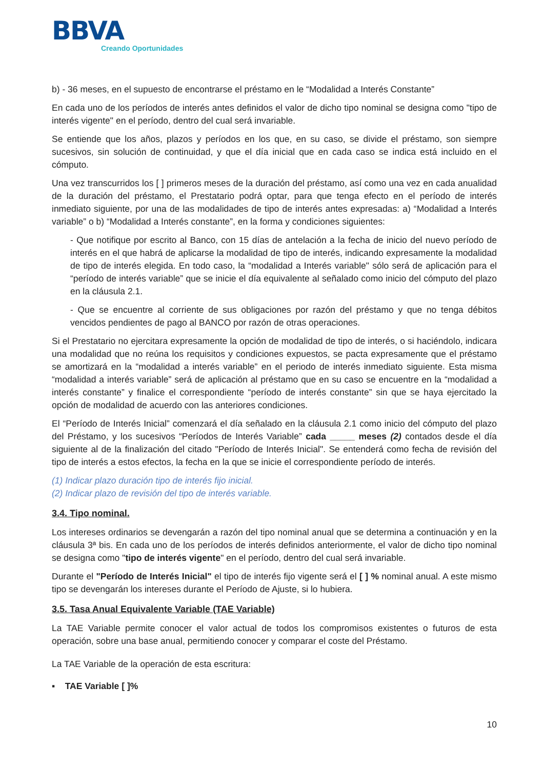BBVA
Creando Oportunidades
b) - 36 meses, en el supuesto de encontrarse el préstamo en le “Modalidad a Interés Constante”
En cada uno de los períodos de interés antes definidos el valor de dicho tipo nominal se designa como "tipo de interés vigente" en el período, dentro del cual será invariable.
Se entiende que los años, plazos y períodos en los que, en su caso, se divide el préstamo, son siempre sucesivos, sin solución de continuidad, y que el día inicial que en cada caso se indica está incluido en el cómputo.
Una vez transcurridos los [ ] primeros meses de la duración del préstamo, así como una vez en cada anualidad de la duración del préstamo, el Prestatario podrá optar, para que tenga efecto en el período de interés inmediato siguiente, por una de las modalidades de tipo de interés antes expresadas: a) “Modalidad a Interés variable” o b) “Modalidad a Interés constante”, en la forma y condiciones siguientes:
- Que notifique por escrito al Banco, con 15 días de antelación a la fecha de inicio del nuevo período de interés en el que habrá de aplicarse la modalidad de tipo de interés, indicando expresamente la modalidad de tipo de interés elegida. En todo caso, la “modalidad a Interés variable" sólo será de aplicación para el “período de interés variable” que se inicie el día equivalente al señalado como inicio del cómputo del plazo en la cláusula 2.1.
- Que se encuentre al corriente de sus obligaciones por razón del préstamo y que no tenga débitos vencidos pendientes de pago al BANCO por razón de otras operaciones.
Si el Prestatario no ejercitara expresamente la opción de modalidad de tipo de interés, o si haciéndolo, indicara una modalidad que no reúna los requisitos y condiciones expuestos, se pacta expresamente que el préstamo se amortizará en la “modalidad a interés variable” en el periodo de interés inmediato siguiente. Esta misma “modalidad a interés variable” será de aplicación al préstamo que en su caso se encuentre en la “modalidad a interés constante” y finalice el correspondiente “período de interés constante” sin que se haya ejercitado la opción de modalidad de acuerdo con las anteriores condiciones.
El “Período de Interés Inicial” comenzará el día señalado en la cláusula 2.1 como inicio del cómputo del plazo del Préstamo, y los sucesivos “Períodos de Interés Variable” cada _____ meses (2) contados desde el día siguiente al de la finalización del citado "Período de Interés Inicial". Se entenderá como fecha de revisión del tipo de interés a estos efectos, la fecha en la que se inicie el correspondiente período de interés.
(1) Indicar plazo duración tipo de interés fijo inicial.
(2) Indicar plazo de revisión del tipo de interés variable.
3.4. Tipo nominal.
Los intereses ordinarios se devengarán a razón del tipo nominal anual que se determina a continuación y en la cláusula 3ª bis. En cada uno de los períodos de interés definidos anteriormente, el valor de dicho tipo nominal se designa como "tipo de interés vigente" en el período, dentro del cual será invariable.
Durante el "Período de Interés Inicial" el tipo de interés fijo vigente será el [ ] % nominal anual. A este mismo tipo se devengarán los intereses durante el Período de Ajuste, si lo hubiera.
3.5. Tasa Anual Equivalente Variable (TAE Variable)
La TAE Variable permite conocer el valor actual de todos los compromisos existentes o futuros de esta operación, sobre una base anual, permitiendo conocer y comparar el coste del Préstamo.
La TAE Variable de la operación de esta escritura:
▪ TAE Variable [ ]%
10